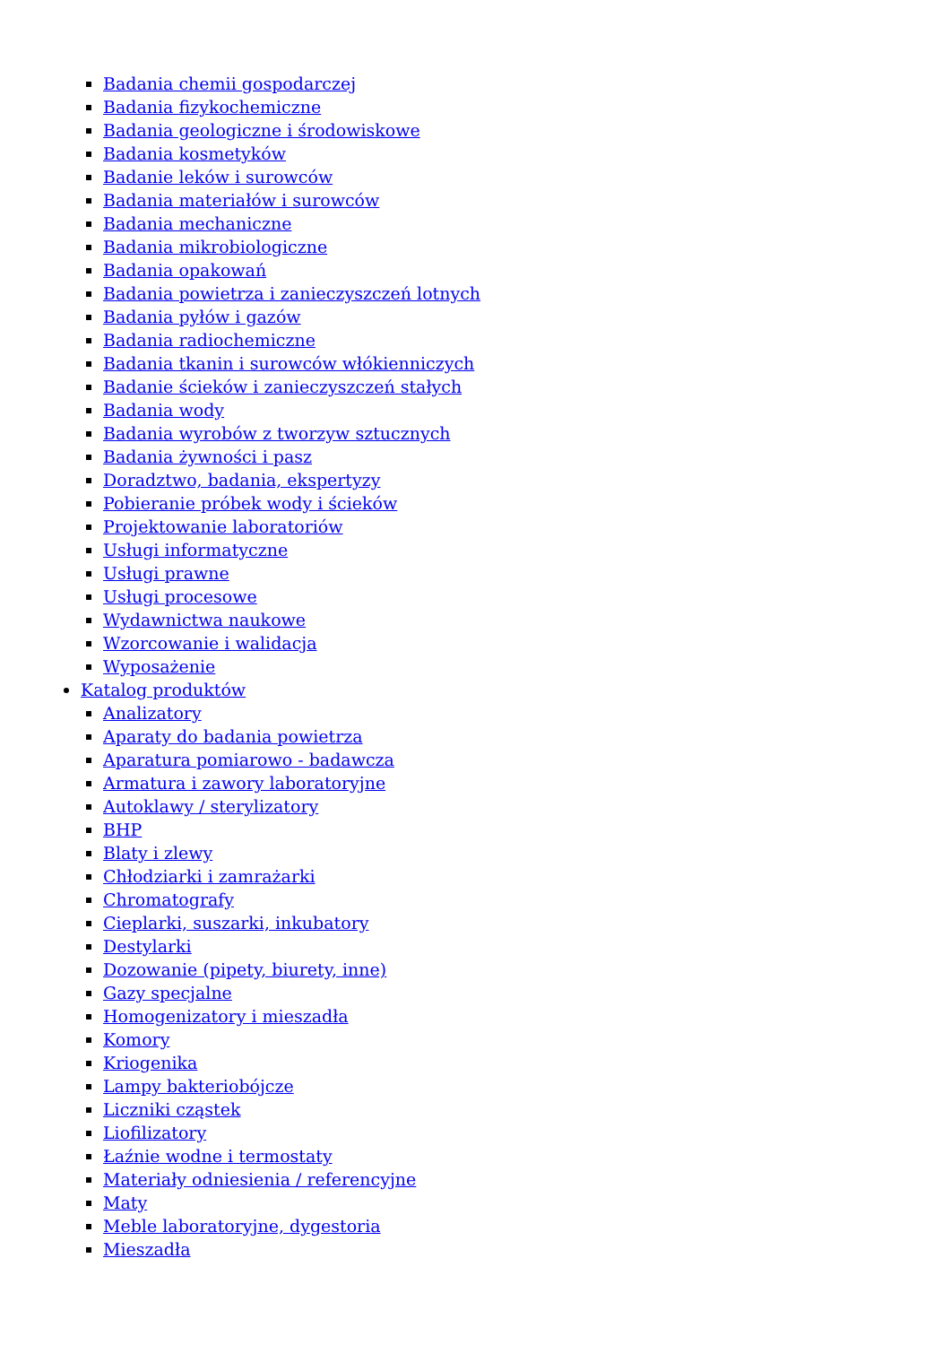Badania chemii gospodarczej
Badania fizykochemiczne
Badania geologiczne i środowiskowe
Badania kosmetyków
Badanie leków i surowców
Badania materiałów i surowców
Badania mechaniczne
Badania mikrobiologiczne
Badania opakowań
Badania powietrza i zanieczyszczeń lotnych
Badania pyłów i gazów
Badania radiochemiczne
Badania tkanin i surowców włókienniczych
Badanie ścieków i zanieczyszczeń stałych
Badania wody
Badania wyrobów z tworzyw sztucznych
Badania żywności i pasz
Doradztwo, badania, ekspertyzy
Pobieranie próbek wody i ścieków
Projektowanie laboratoriów
Usługi informatyczne
Usługi prawne
Usługi procesowe
Wydawnictwa naukowe
Wzorcowanie i walidacja
Wyposażenie
Katalog produktów
Analizatory
Aparaty do badania powietrza
Aparatura pomiarowo - badawcza
Armatura i zawory laboratoryjne
Autoklawy / sterylizatory
BHP
Blaty i zlewy
Chłodziarki i zamrażarki
Chromatografy
Cieplarki, suszarki, inkubatory
Destylarki
Dozowanie (pipety, biurety, inne)
Gazy specjalne
Homogenizatory i mieszadła
Komory
Kriogenika
Lampy bakteriobójcze
Liczniki cząstek
Liofilizatory
Łaźnie wodne i termostaty
Materiały odniesienia / referencyjne
Maty
Meble laboratoryjne, dygestoria
Mieszadła